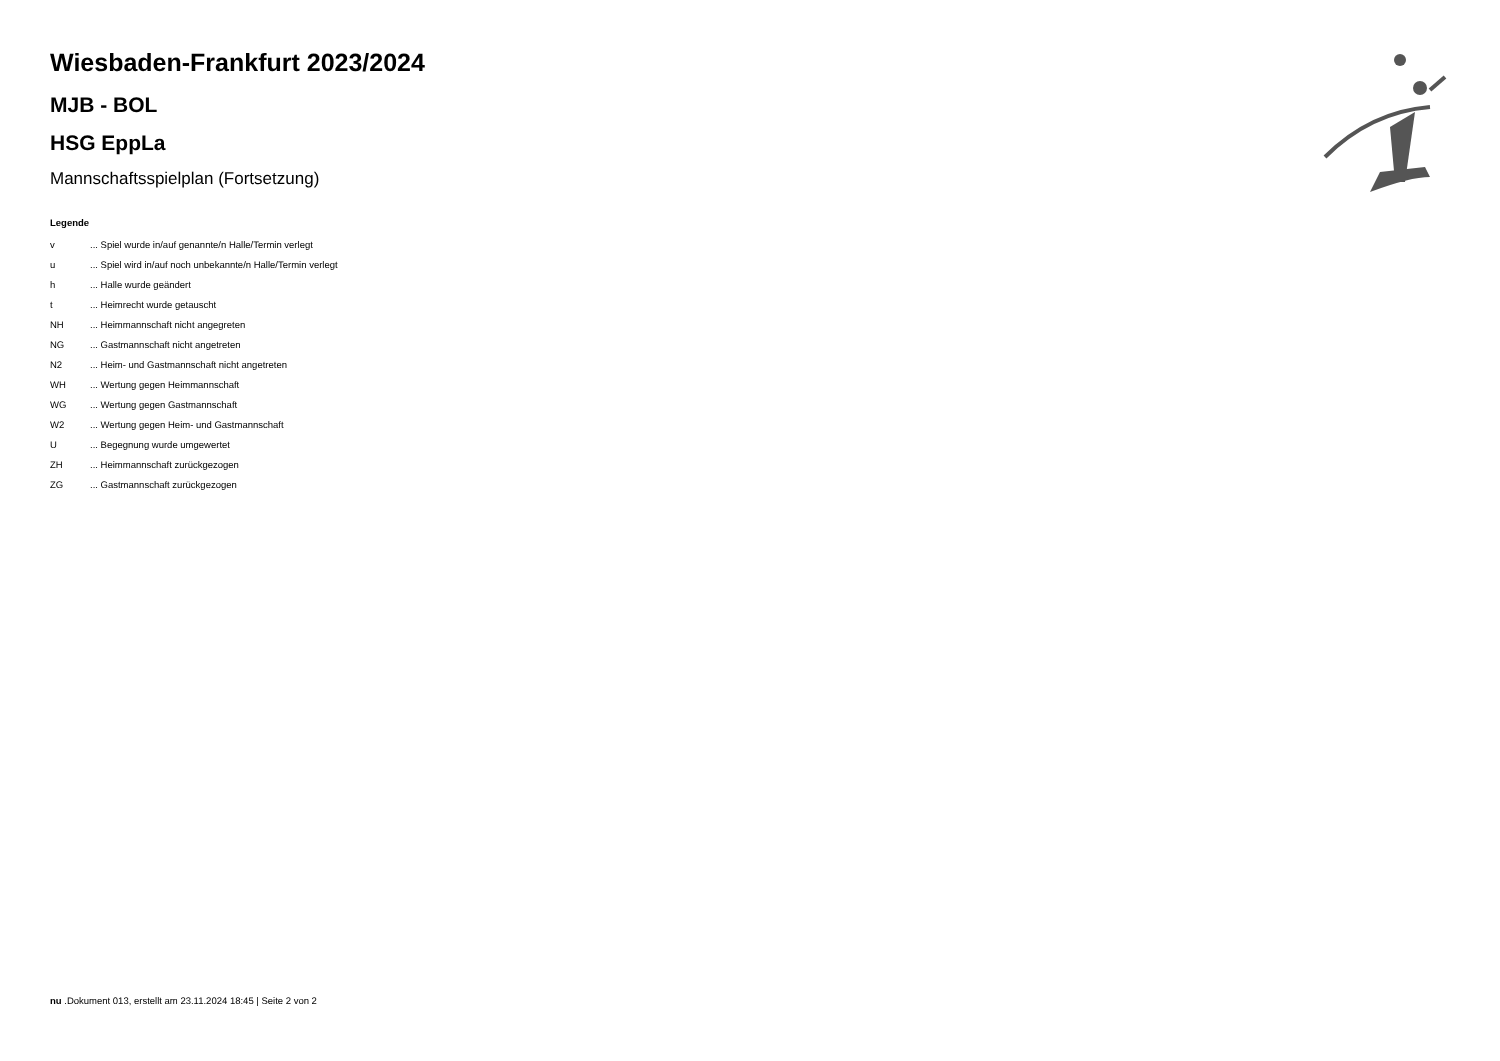Wiesbaden-Frankfurt 2023/2024
MJB - BOL
HSG EppLa
Mannschaftsspielplan (Fortsetzung)
Legende
| v | ... Spiel wurde in/auf genannte/n Halle/Termin verlegt |
| u | ... Spiel wird in/auf noch unbekannte/n Halle/Termin verlegt |
| h | ... Halle wurde geändert |
| t | ... Heimrecht wurde getauscht |
| NH | ... Heimmannschaft nicht angegreten |
| NG | ... Gastmannschaft nicht angetreten |
| N2 | ... Heim- und Gastmannschaft nicht angetreten |
| WH | ... Wertung gegen Heimmannschaft |
| WG | ... Wertung gegen Gastmannschaft |
| W2 | ... Wertung gegen Heim- und Gastmannschaft |
| U | ... Begegnung wurde umgewertet |
| ZH | ... Heimmannschaft zurückgezogen |
| ZG | ... Gastmannschaft zurückgezogen |
nu .Dokument 013, erstellt am 23.11.2024 18:45 | Seite 2 von 2